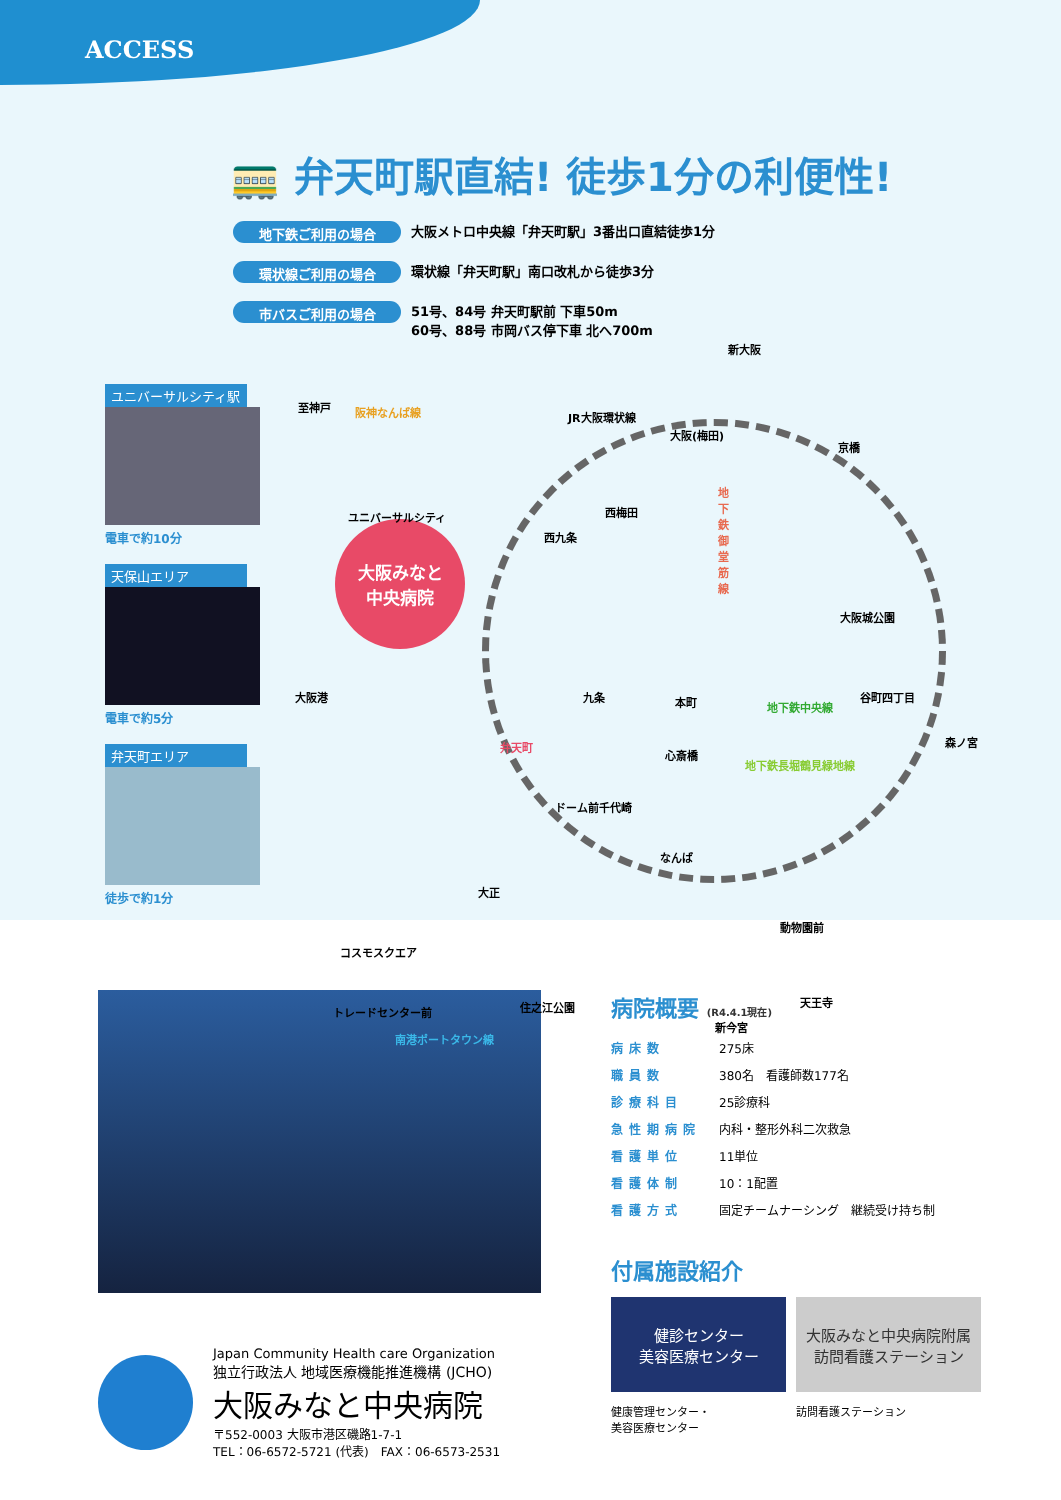ACCESS
🚃 弁天町駅直結! 徒歩1分の利便性!
地下鉄ご利用の場合
大阪メトロ中央線「弁天町駅」3番出口直結徒歩1分
環状線ご利用の場合
環状線「弁天町駅」南口改札から徒歩3分
市バスご利用の場合
51号、84号 弁天町駅前 下車50m
60号、88号 市岡バス停下車 北へ700m
ユニバーサルシティ駅
電車で約10分
天保山エリア
電車で約5分
弁天町エリア
徒歩で約1分
大阪みなと
中央病院
新大阪
至神戸 阪神なんば線 JR大阪環状線
大阪(梅田)
京橋
ユニバーサルシティ 西梅田
西九条
地下鉄御堂筋線
大阪城公園
大阪港 九条 本町 地下鉄中央線
谷町四丁目
弁天町
心斎橋
地下鉄長堀鶴見緑地線
森ノ宮
ドーム前千代崎
なんば
大正
動物園前
コスモスクエア
トレードセンター前 住之江公園 天王寺
新今宮
南港ポートタウン線
病院概要 (R4.4.1現在)
| 病床数 | 275床 |
| 職員数 | 380名 看護師数177名 |
| 診療科目 | 25診療科 |
| 急性期病院 | 内科・整形外科二次救急 |
| 看護単位 | 11単位 |
| 看護体制 | 10：1配置 |
| 看護方式 | 固定チームナーシング 継続受け持ち制 |
付属施設紹介
健診センター
美容医療センター
健康管理センター・
美容医療センター
大阪みなと中央病院附属
訪問看護ステーション
訪問看護ステーション
Japan Community Health care Organization
独立行政法人 地域医療機能推進機構 (JCHO)
大阪みなと中央病院
〒552-0003 大阪市港区磯路1-7-1
TEL：06-6572-5721 (代表)　FAX：06-6573-2531